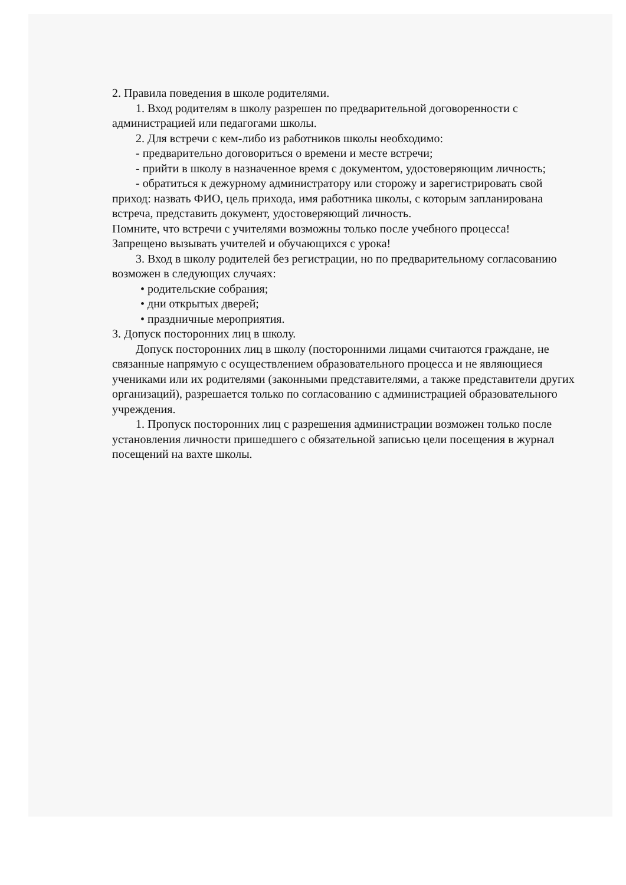2. Правила поведения в школе родителями.
1. Вход родителям в школу разрешен по предварительной договоренности с администрацией или педагогами школы.
2. Для встречи с кем-либо из работников школы необходимо:
- предварительно договориться о времени и месте встречи;
- прийти в школу в назначенное время с документом, удостоверяющим личность;
- обратиться к дежурному администратору или сторожу и зарегистрировать свой приход: назвать ФИО, цель прихода, имя работника школы, с которым запланирована встреча, представить документ, удостоверяющий личность.
Помните, что встречи с учителями возможны только после учебного процесса!
Запрещено вызывать учителей и обучающихся с урока!
3. Вход в школу родителей без регистрации, но по предварительному согласованию возможен в следующих случаях:
• родительские собрания;
• дни открытых дверей;
• праздничные мероприятия.
3. Допуск посторонних лиц в школу.
Допуск посторонних лиц в школу (посторонними лицами считаются граждане, не связанные напрямую с осуществлением образовательного процесса и не являющиеся учениками или их родителями (законными представителями, а также представители других организаций), разрешается только по согласованию с администрацией образовательного учреждения.
1. Пропуск посторонних лиц с разрешения администрации возможен только после установления личности пришедшего с обязательной записью цели посещения в журнал посещений на вахте школы.